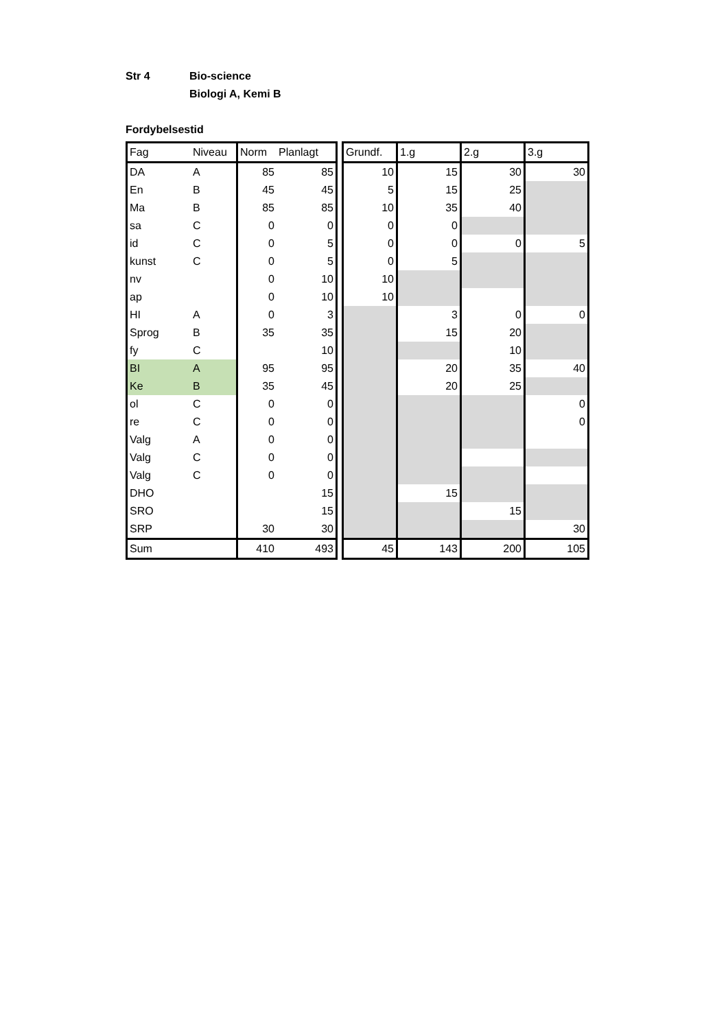Str 4 Bio-science
Biologi A, Kemi B
Fordybelsestid
| Fag | Niveau | Norm | Planlagt | | Grundf. | 1.g | 2.g | 3.g |
| --- | --- | --- | --- | --- | --- | --- | --- | --- |
| DA | A | 85 | 85 | | 10 | 15 | 30 | 30 |
| En | B | 45 | 45 | | 5 | 15 | 25 | |
| Ma | B | 85 | 85 | | 10 | 35 | 40 | |
| sa | C | 0 | 0 | | 0 | 0 | | |
| id | C | 0 | 5 | | 0 | 0 | 0 | 5 |
| kunst | C | 0 | 5 | | 0 | 5 | | |
| nv | | 0 | 10 | | 10 | | | |
| ap | | 0 | 10 | | 10 | | | |
| HI | A | 0 | 3 | | | 3 | 0 | 0 |
| Sprog | B | 35 | 35 | | | 15 | 20 | |
| fy | C | | 10 | | | | 10 | |
| BI | A | 95 | 95 | | | 20 | 35 | 40 |
| Ke | B | 35 | 45 | | | 20 | 25 | |
| ol | C | 0 | 0 | | | | | 0 |
| re | C | 0 | 0 | | | | | 0 |
| Valg | A | 0 | 0 | | | | | |
| Valg | C | 0 | 0 | | | | | |
| Valg | C | 0 | 0 | | | | | |
| DHO | | | 15 | | | 15 | | |
| SRO | | | 15 | | | | 15 | |
| SRP | | 30 | 30 | | | | | 30 |
| Sum | | 410 | 493 | | 45 | 143 | 200 | 105 |